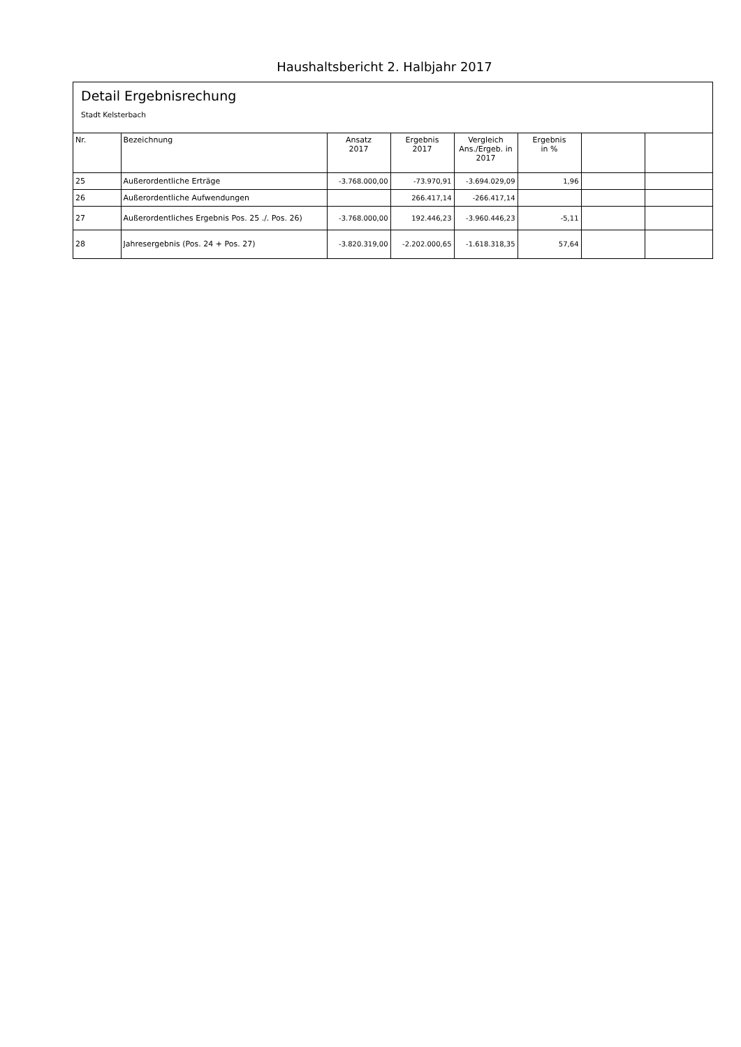Haushaltsbericht 2. Halbjahr 2017
Detail Ergebnisrechung
Stadt Kelsterbach
| Nr. | Bezeichnung | Ansatz 2017 | Ergebnis 2017 | Vergleich Ans./Ergeb. in 2017 | Ergebnis in % | | |
| --- | --- | --- | --- | --- | --- | --- | --- |
| 25 | Außerordentliche Erträge | -3.768.000,00 | -73.970,91 | -3.694.029,09 | 1,96 | | |
| 26 | Außerordentliche Aufwendungen | | 266.417,14 | -266.417,14 | | | |
| 27 | Außerordentliches Ergebnis Pos. 25 ./. Pos. 26) | -3.768.000,00 | 192.446,23 | -3.960.446,23 | -5,11 | | |
| 28 | Jahresergebnis (Pos. 24 + Pos. 27) | -3.820.319,00 | -2.202.000,65 | -1.618.318,35 | 57,64 | | |